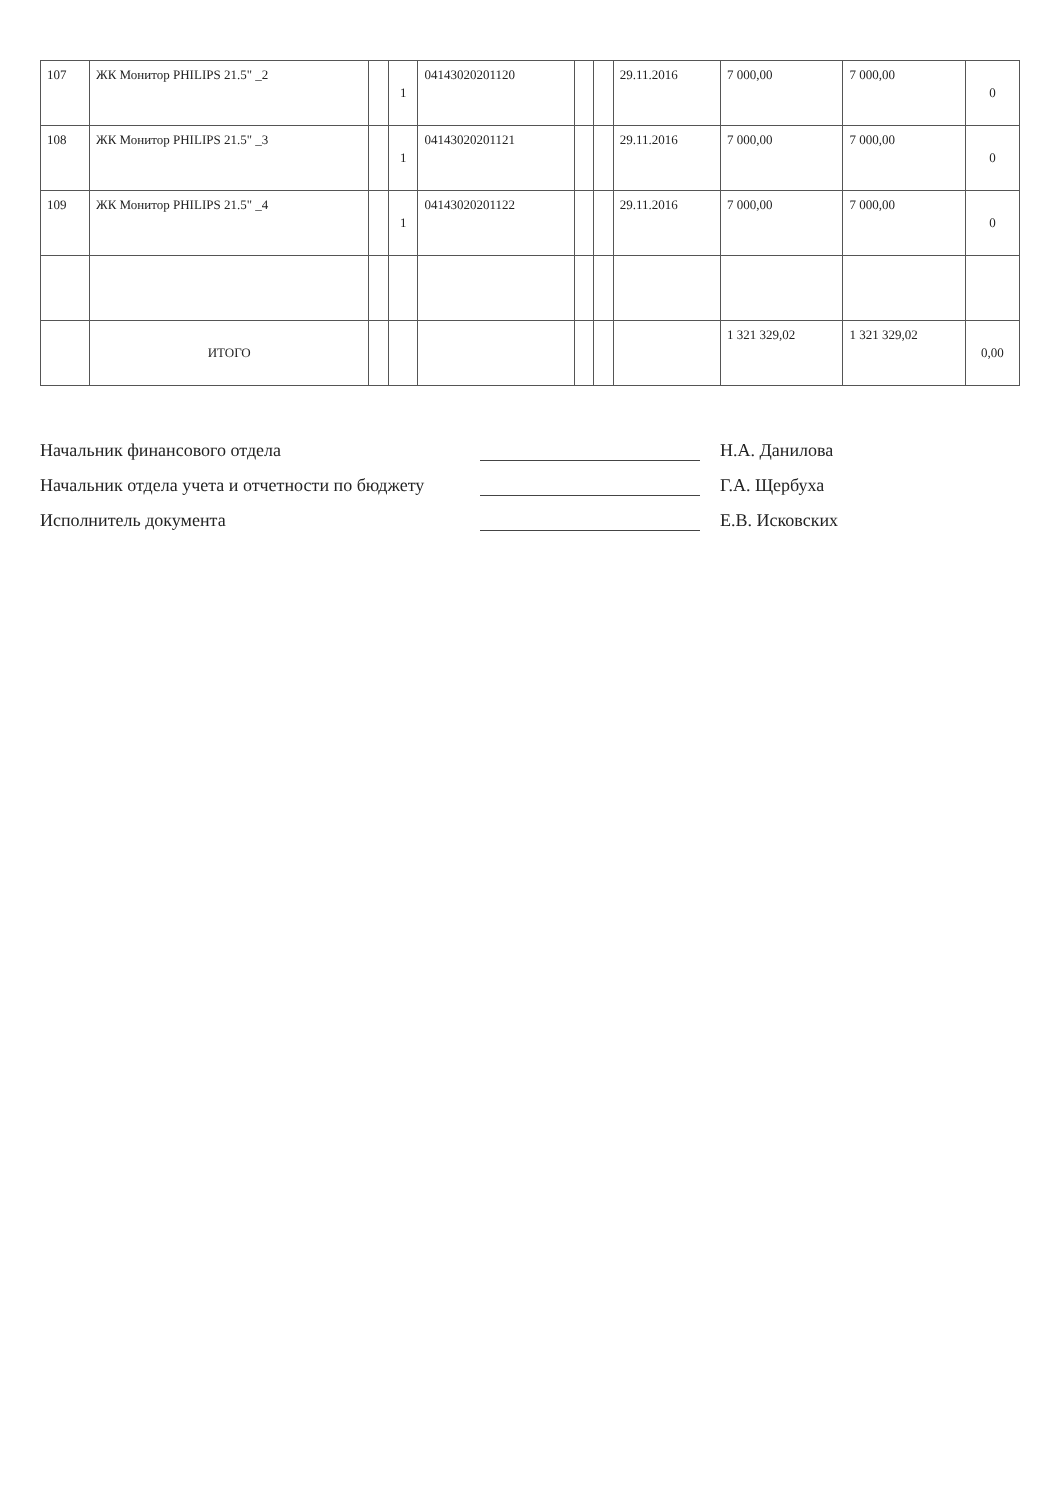| 107 | ЖК Монитор PHILIPS 21.5" _2 | | 1 | 04143020201120 | | | 29.11.2016 | 7 000,00 | 7 000,00 | 0 |
| 108 | ЖК Монитор PHILIPS 21.5" _3 | | 1 | 04143020201121 | | | 29.11.2016 | 7 000,00 | 7 000,00 | 0 |
| 109 | ЖК Монитор PHILIPS 21.5" _4 | | 1 | 04143020201122 | | | 29.11.2016 | 7 000,00 | 7 000,00 | 0 |
| | ИТОГО | | | | | | | 1 321 329,02 | 1 321 329,02 | 0,00 |
Начальник финансового отдела Н.А. Данилова
Начальник отдела учета и отчетности по бюджету Г.А. Щербуха
Исполнитель документа Е.В. Исковских